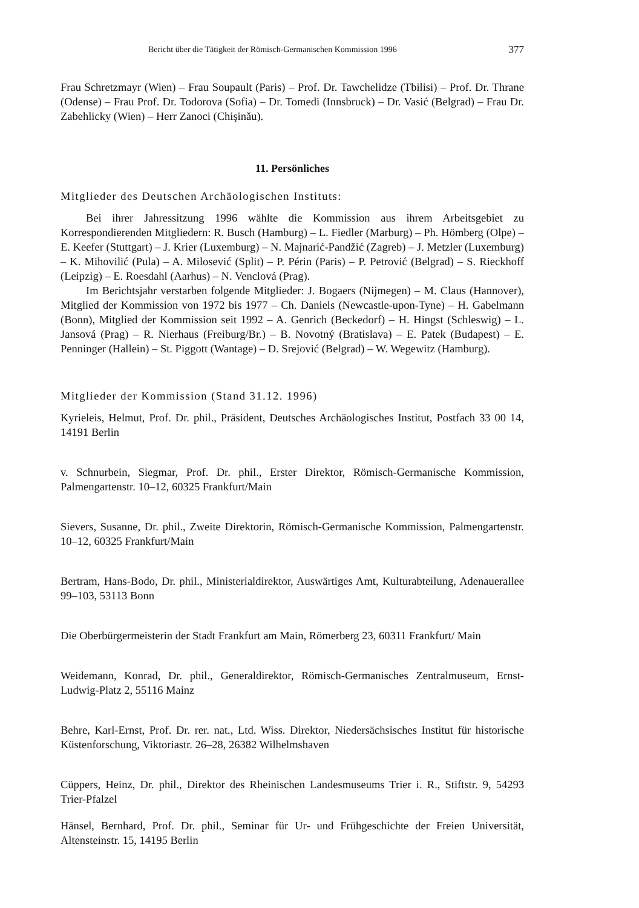Bericht über die Tätigkeit der Römisch-Germanischen Kommission 1996 377
Frau Schretzmayr (Wien) – Frau Soupault (Paris) – Prof. Dr. Tawchelidze (Tbilisi) – Prof. Dr. Thrane (Odense) – Frau Prof. Dr. Todorova (Sofia) – Dr. Tomedi (Innsbruck) – Dr. Vasić (Belgrad) – Frau Dr. Zabehlicky (Wien) – Herr Zanoci (Chişinău).
11. Persönliches
Mitglieder des Deutschen Archäologischen Instituts:
Bei ihrer Jahressitzung 1996 wählte die Kommission aus ihrem Arbeitsgebiet zu Korrespondierenden Mitgliedern: R. Busch (Hamburg) – L. Fiedler (Marburg) – Ph. Hömberg (Olpe) – E. Keefer (Stuttgart) – J. Krier (Luxemburg) – N. Majnarić-Pandžić (Zagreb) – J. Metzler (Luxemburg) – K. Mihovilić (Pula) – A. Milosević (Split) – P. Périn (Paris) – P. Petrović (Belgrad) – S. Rieckhoff (Leipzig) – E. Roesdahl (Aarhus) – N. Venclová (Prag).
Im Berichtsjahr verstarben folgende Mitglieder: J. Bogaers (Nijmegen) – M. Claus (Hannover), Mitglied der Kommission von 1972 bis 1977 – Ch. Daniels (Newcastle-upon-Tyne) – H. Gabelmann (Bonn), Mitglied der Kommission seit 1992 – A. Genrich (Beckedorf) – H. Hingst (Schleswig) – L. Jansová (Prag) – R. Nierhaus (Freiburg/Br.) – B. Novotný (Bratislava) – E. Patek (Budapest) – E. Penninger (Hallein) – St. Piggott (Wantage) – D. Srejović (Belgrad) – W. Wegewitz (Hamburg).
Mitglieder der Kommission (Stand 31.12. 1996)
Kyrieleis, Helmut, Prof. Dr. phil., Präsident, Deutsches Archäologisches Institut, Postfach 33 00 14, 14191 Berlin
v. Schnurbein, Siegmar, Prof. Dr. phil., Erster Direktor, Römisch-Germanische Kommission, Palmengartenstr. 10–12, 60325 Frankfurt/Main
Sievers, Susanne, Dr. phil., Zweite Direktorin, Römisch-Germanische Kommission, Palmengartenstr. 10–12, 60325 Frankfurt/Main
Bertram, Hans-Bodo, Dr. phil., Ministerialdirektor, Auswärtiges Amt, Kulturabteilung, Adenauerallee 99–103, 53113 Bonn
Die Oberbürgermeisterin der Stadt Frankfurt am Main, Römerberg 23, 60311 Frankfurt/ Main
Weidemann, Konrad, Dr. phil., Generaldirektor, Römisch-Germanisches Zentralmuseum, Ernst-Ludwig-Platz 2, 55116 Mainz
Behre, Karl-Ernst, Prof. Dr. rer. nat., Ltd. Wiss. Direktor, Niedersächsisches Institut für historische Küstenforschung, Viktoriastr. 26–28, 26382 Wilhelmshaven
Cüppers, Heinz, Dr. phil., Direktor des Rheinischen Landesmuseums Trier i. R., Stiftstr. 9, 54293 Trier-Pfalzel
Hänsel, Bernhard, Prof. Dr. phil., Seminar für Ur- und Frühgeschichte der Freien Universität, Altensteinstr. 15, 14195 Berlin